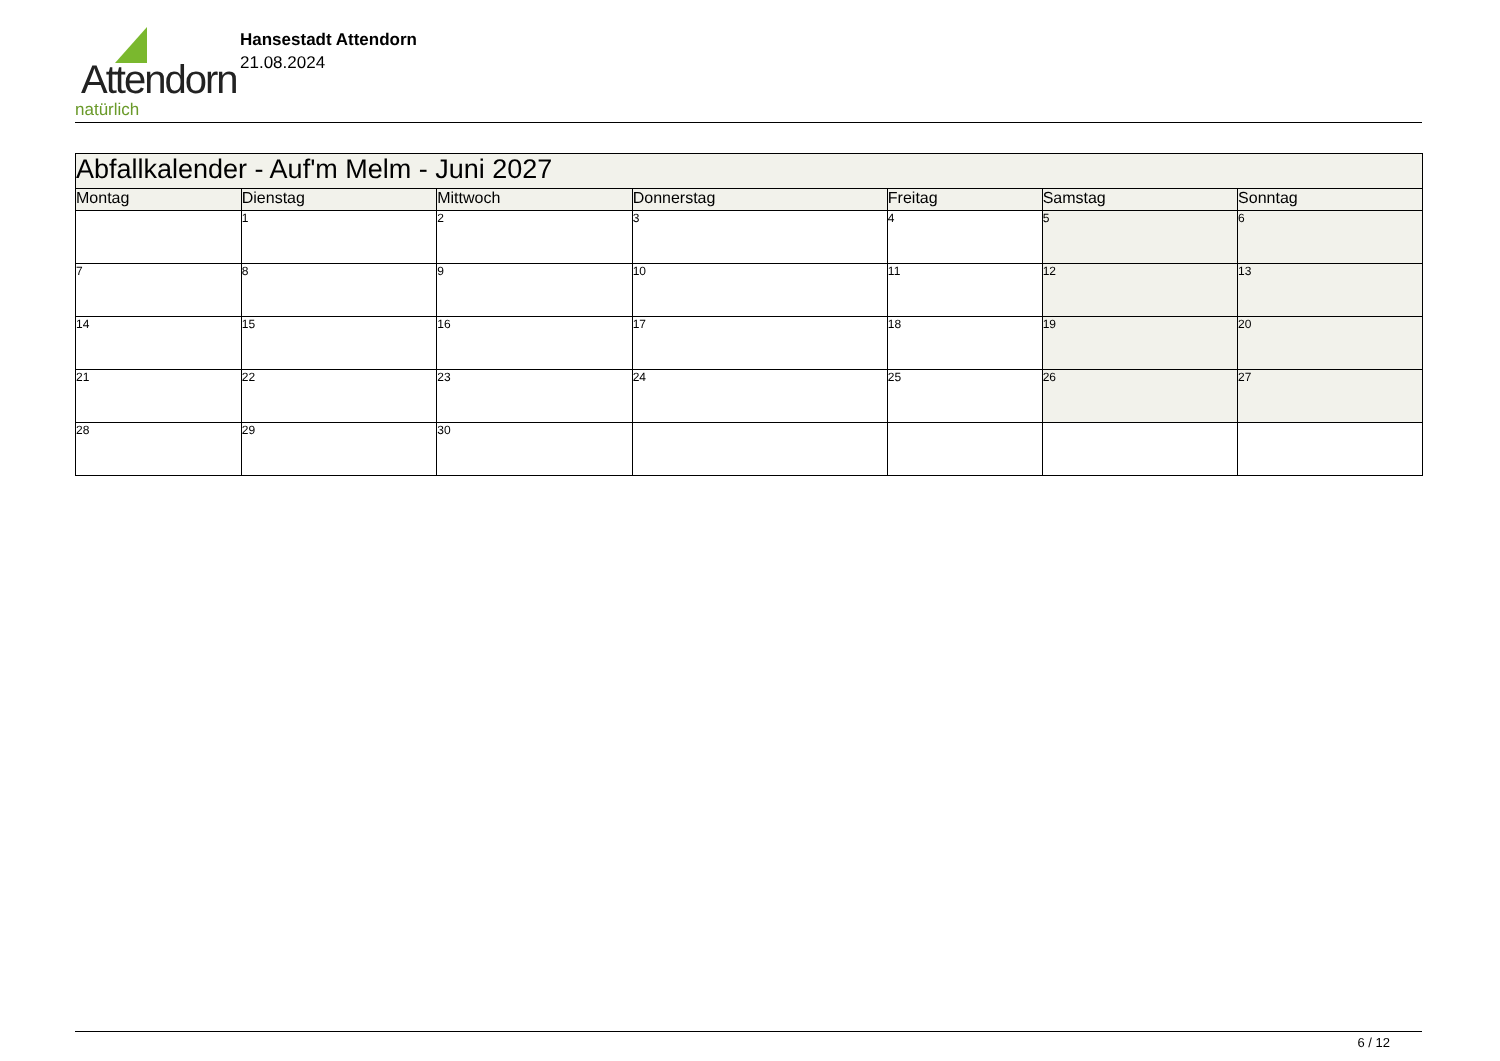Attendorn
natürlich
Hansestadt Attendorn
21.08.2024
| Abfallkalender - Auf'm Melm - Juni 2027 | | | | | | |
| Montag | Dienstag | Mittwoch | Donnerstag | Freitag | Samstag | Sonntag |
| | 1 | 2 | 3 | 4 | 5 | 6 |
| 7 | 8 | 9 | 10 | 11 | 12 | 13 |
| 14 | 15 | 16 | 17 | 18 | 19 | 20 |
| 21 | 22 | 23 | 24 | 25 | 26 | 27 |
| 28 | 29 | 30 | | | | |
6 / 12